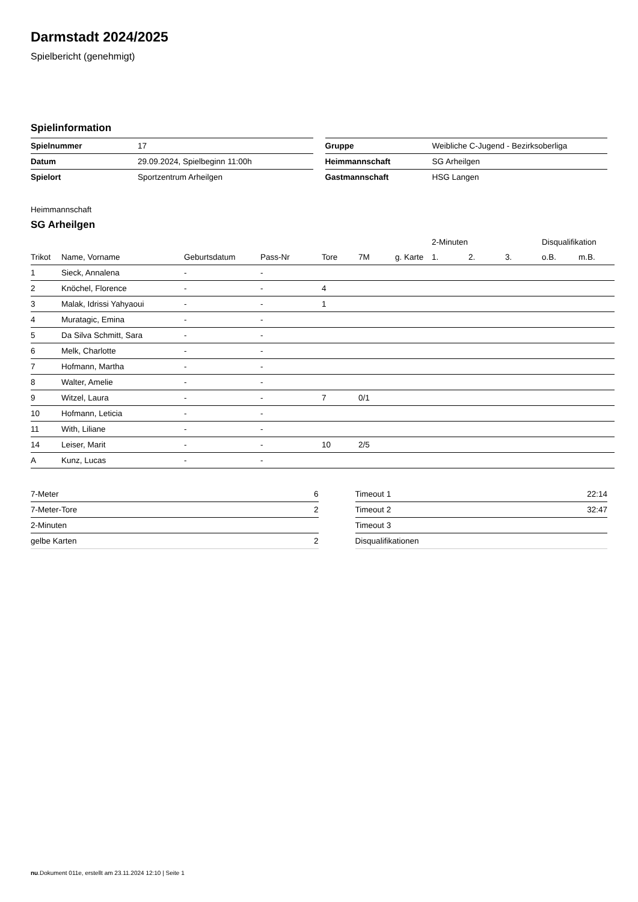Darmstadt 2024/2025
Spielbericht (genehmigt)
Spielinformation
| Spielnummer | 17 |
| Datum | 29.09.2024, Spielbeginn 11:00h |
| Spielort | Sportzentrum Arheilgen |
| Gruppe | Weibliche C-Jugend - Bezirksoberliga |
| Heimmannschaft | SG Arheilgen |
| Gastmannschaft | HSG Langen |
Heimmannschaft
SG Arheilgen
| | | | | | | | 2-Minuten | | | Disqualifikation | |
| --- | --- | --- | --- | --- | --- | --- | --- | --- | --- | --- | --- |
| Trikot | Name, Vorname | Geburtsdatum | Pass-Nr | Tore | 7M | g. Karte | 1. | 2. | 3. | o.B. | m.B. |
| 1 | Sieck, Annalena | - | - | | | | | | | | |
| 2 | Knöchel, Florence | - | - | 4 | | | | | | | |
| 3 | Malak, Idrissi Yahyaoui | - | - | 1 | | | | | | | |
| 4 | Muratagic, Emina | - | - | | | | | | | | |
| 5 | Da Silva Schmitt, Sara | - | - | | | | | | | | |
| 6 | Melk, Charlotte | - | - | | | | | | | | |
| 7 | Hofmann, Martha | - | - | | | | | | | | |
| 8 | Walter, Amelie | - | - | | | | | | | | |
| 9 | Witzel, Laura | - | - | 7 | 0/1 | | | | | | |
| 10 | Hofmann, Leticia | - | - | | | | | | | | |
| 11 | With, Liliane | - | - | | | | | | | | |
| 14 | Leiser, Marit | - | - | 10 | 2/5 | | | | | | |
| A | Kunz, Lucas | - | - | | | | | | | | |
| 7-Meter | 6 |
| 7-Meter-Tore | 2 |
| 2-Minuten | |
| gelbe Karten | 2 |
| Timeout 1 | 22:14 |
| Timeout 2 | 32:47 |
| Timeout 3 | |
| Disqualifikationen | |
nu.Dokument 011e, erstellt am 23.11.2024 12:10 | Seite 1